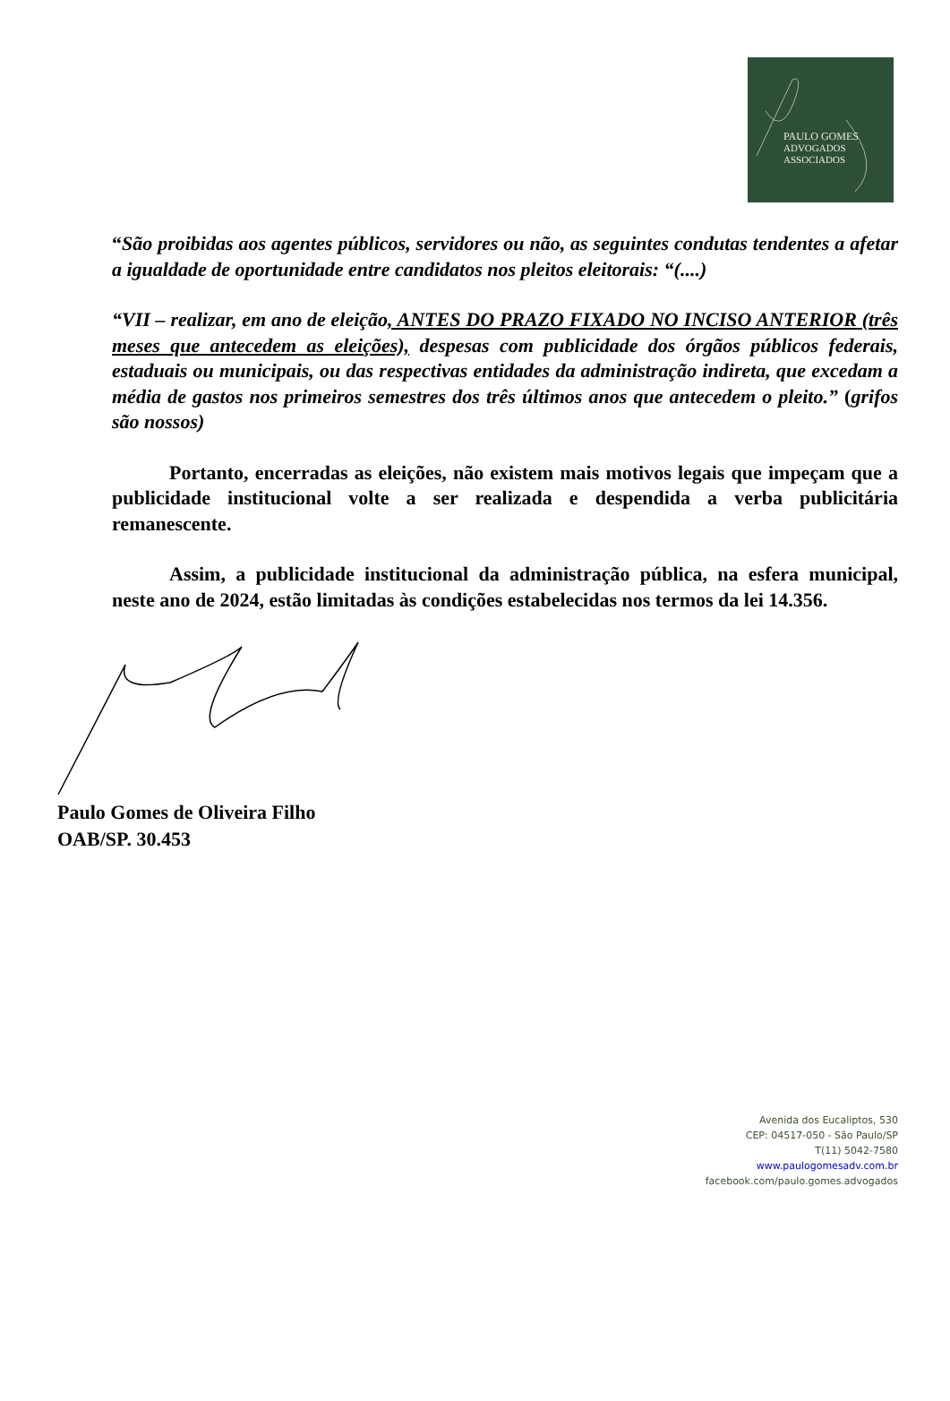PAULO GOMES
ADVOGADOS
ASSOCIADOS
“São proibidas aos agentes públicos, servidores ou não, as seguintes condutas tendentes a afetar a igualdade de oportunidade entre candidatos nos pleitos eleitorais: “(....)
“VII – realizar, em ano de eleição, ANTES DO PRAZO FIXADO NO INCISO ANTERIOR (três meses que antecedem as eleições), despesas com publicidade dos órgãos públicos federais, estaduais ou municipais, ou das respectivas entidades da administração indireta, que excedam a média de gastos nos primeiros semestres dos três últimos anos que antecedem o pleito.” (grifos são nossos)
Portanto, encerradas as eleições, não existem mais motivos legais que impeçam que a publicidade institucional volte a ser realizada e despendida a verba publicitária remanescente.
Assim, a publicidade institucional da administração pública, na esfera municipal, neste ano de 2024, estão limitadas às condições estabelecidas nos termos da lei 14.356.
Paulo Gomes de Oliveira Filho
OAB/SP. 30.453
Avenida dos Eucaliptos, 530
CEP: 04517-050 - São Paulo/SP
T(11) 5042-7580
www.paulogomesadv.com.br
facebook.com/paulo.gomes.advogados